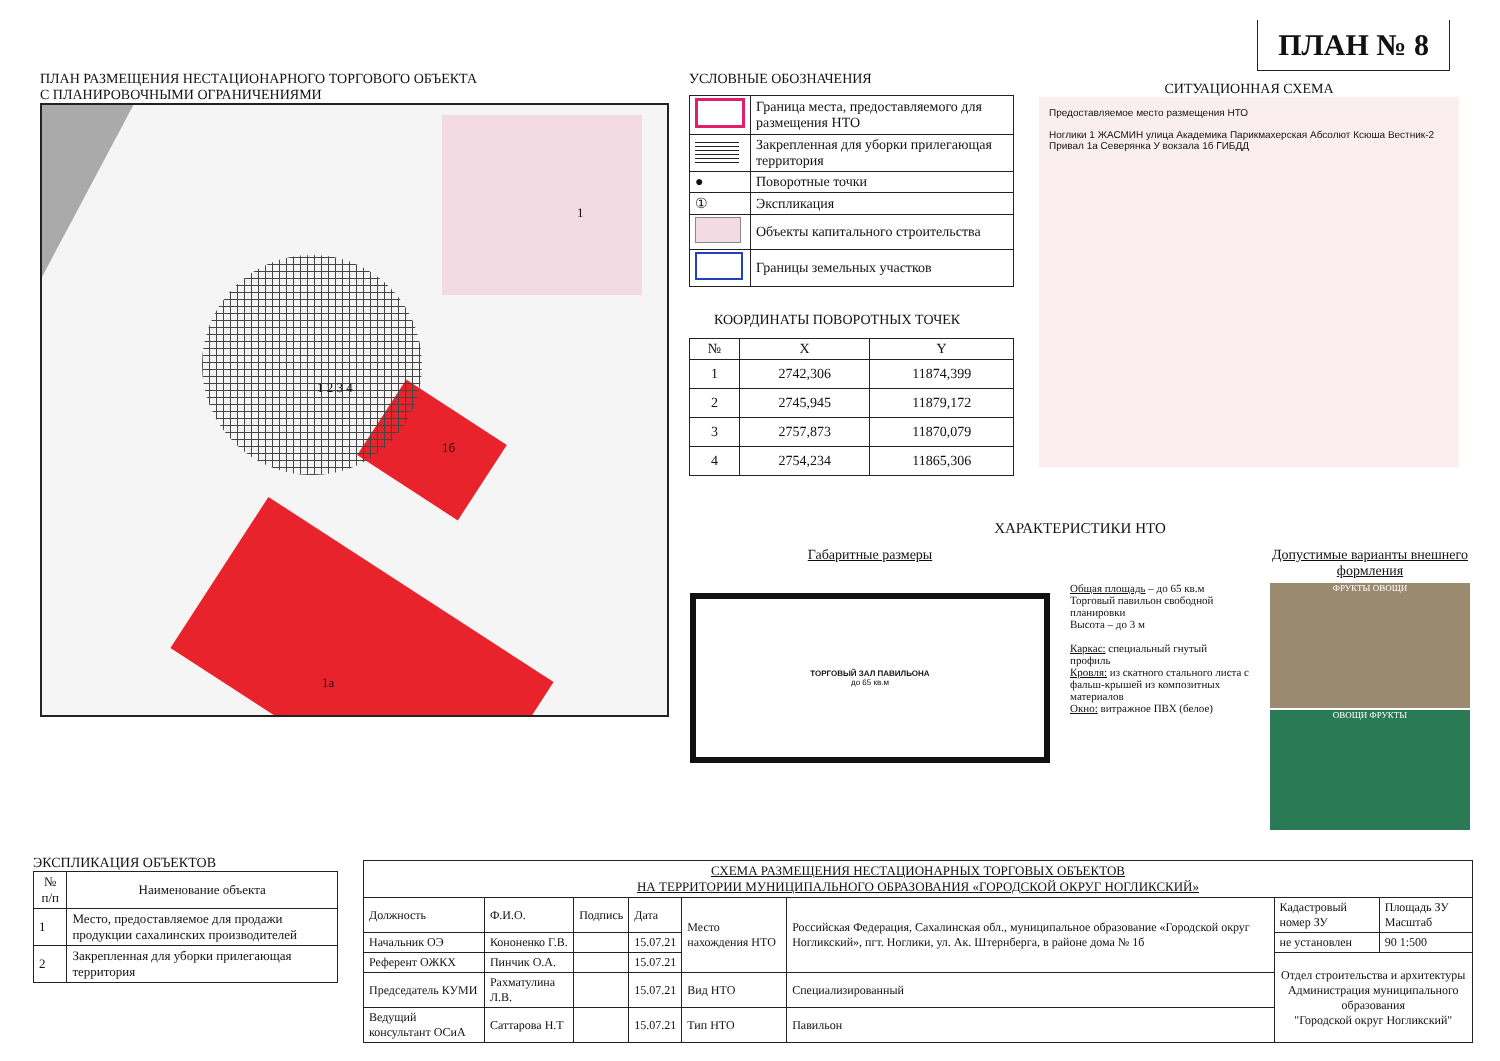ПЛАН № 8
ПЛАН РАЗМЕЩЕНИЯ НЕСТАЦИОНАРНОГО ТОРГОВОГО ОБЪЕКТА
С ПЛАНИРОВОЧНЫМИ ОГРАНИЧЕНИЯМИ
1
1б
1а
1 2 3 4
УСЛОВНЫЕ ОБОЗНАЧЕНИЯ
| | Граница места, предоставляемого для размещения НТО |
| | Закрепленная для уборки прилегающая территория |
| ● | Поворотные точки |
| ① | Экспликация |
| | Объекты капитального строительства |
| | Границы земельных участков |
КООРДИНАТЫ ПОВОРОТНЫХ ТОЧЕК
| № | X | Y |
| --- | --- | --- |
| 1 | 2742,306 | 11874,399 |
| 2 | 2745,945 | 11879,172 |
| 3 | 2757,873 | 11870,079 |
| 4 | 2754,234 | 11865,306 |
СИТУАЦИОННАЯ СХЕМА
Предоставляемое место размещения НТО
Ноглики 1 ЖАСМИН улица Академика Парикмахерская Абсолют Ксюша Вестник-2 Привал 1а Северянка У вокзала 1б ГИБДД
ХАРАКТЕРИСТИКИ НТО
Габаритные размеры
ТОРГОВЫЙ ЗАЛ ПАВИЛЬОНА
до 65 кв.м
Общая площадь – до 65 кв.м
Торговый павильон свободной планировки
Высота – до 3 м
Каркас: специальный гнутый профиль
Кровля: из скатного стального листа с фальш-крышей из композитных материалов
Окно: витражное ПВХ (белое)
Допустимые варианты внешнего формления
ФРУКТЫ ОВОЩИ
ОВОЩИ ФРУКТЫ
ЭКСПЛИКАЦИЯ ОБЪЕКТОВ
| № п/п | Наименование объекта |
| --- | --- |
| 1 | Место, предоставляемое для продажи продукции сахалинских производителей |
| 2 | Закрепленная для уборки прилегающая территория |
| СХЕМА РАЗМЕЩЕНИЯ НЕСТАЦИОНАРНЫХ ТОРГОВЫХ ОБЪЕКТОВ НА ТЕРРИТОРИИ МУНИЦИПАЛЬНОГО ОБРАЗОВАНИЯ «ГОРОДСКОЙ ОКРУГ НОГЛИКСКИЙ» | | | | | | | |
| Должность | Ф.И.О. | Подпись | Дата | Место нахождения НТО | Российская Федерация, Сахалинская обл., муниципальное образование «Городской округ Ногликский», пгт. Ноглики, ул. Ак. Штернберга, в районе дома № 1б | Кадастровый номер ЗУ | Площадь ЗУ Масштаб |
| Начальник ОЭ | Кононенко Г.В. | | 15.07.21 | | | не установлен | 90 1:500 |
| Референт ОЖКХ | Пинчик О.А. | | 15.07.21 | | | Отдел строительства и архитектуры Администрация муниципального образования "Городской округ Ногликский" | |
| Председатель КУМИ | Рахматулина Л.В. | | 15.07.21 | Вид НТО | Специализированный | | |
| Ведущий консультант ОСиА | Саттарова Н.Т | | 15.07.21 | Тип НТО | Павильон | | |